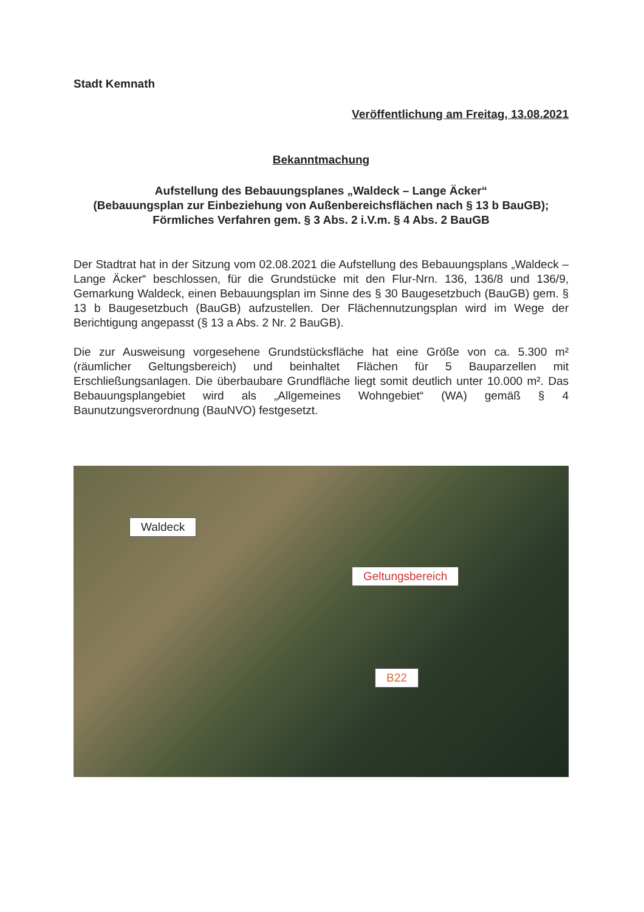Stadt Kemnath
Veröffentlichung am Freitag, 13.08.2021
Bekanntmachung
Aufstellung des Bebauungsplanes „Waldeck – Lange Äcker“
(Bebauungsplan zur Einbeziehung von Außenbereichsflächen nach § 13 b BauGB); Förmliches Verfahren gem. § 3 Abs. 2 i.V.m. § 4 Abs. 2 BauGB
Der Stadtrat hat in der Sitzung vom 02.08.2021 die Aufstellung des Bebauungsplans „Waldeck – Lange Äcker“ beschlossen, für die Grundstücke mit den Flur-Nrn. 136, 136/8 und 136/9, Gemarkung Waldeck, einen Bebauungsplan im Sinne des § 30 Baugesetzbuch (BauGB) gem. § 13 b Baugesetzbuch (BauGB) aufzustellen. Der Flächennutzungsplan wird im Wege der Berichtigung angepasst (§ 13 a Abs. 2 Nr. 2 BauGB).
Die zur Ausweisung vorgesehene Grundstücksfläche hat eine Größe von ca. 5.300 m² (räumlicher Geltungsbereich) und beinhaltet Flächen für 5 Bauparzellen mit Erschließungsanlagen. Die überbaubare Grundfläche liegt somit deutlich unter 10.000 m². Das Bebauungsplangebiet wird als „Allgemeines Wohngebiet“ (WA) gemäß § 4 Baunutzungsverordnung (BauNVO) festgesetzt.
Waldeck
Geltungsbereich
B22